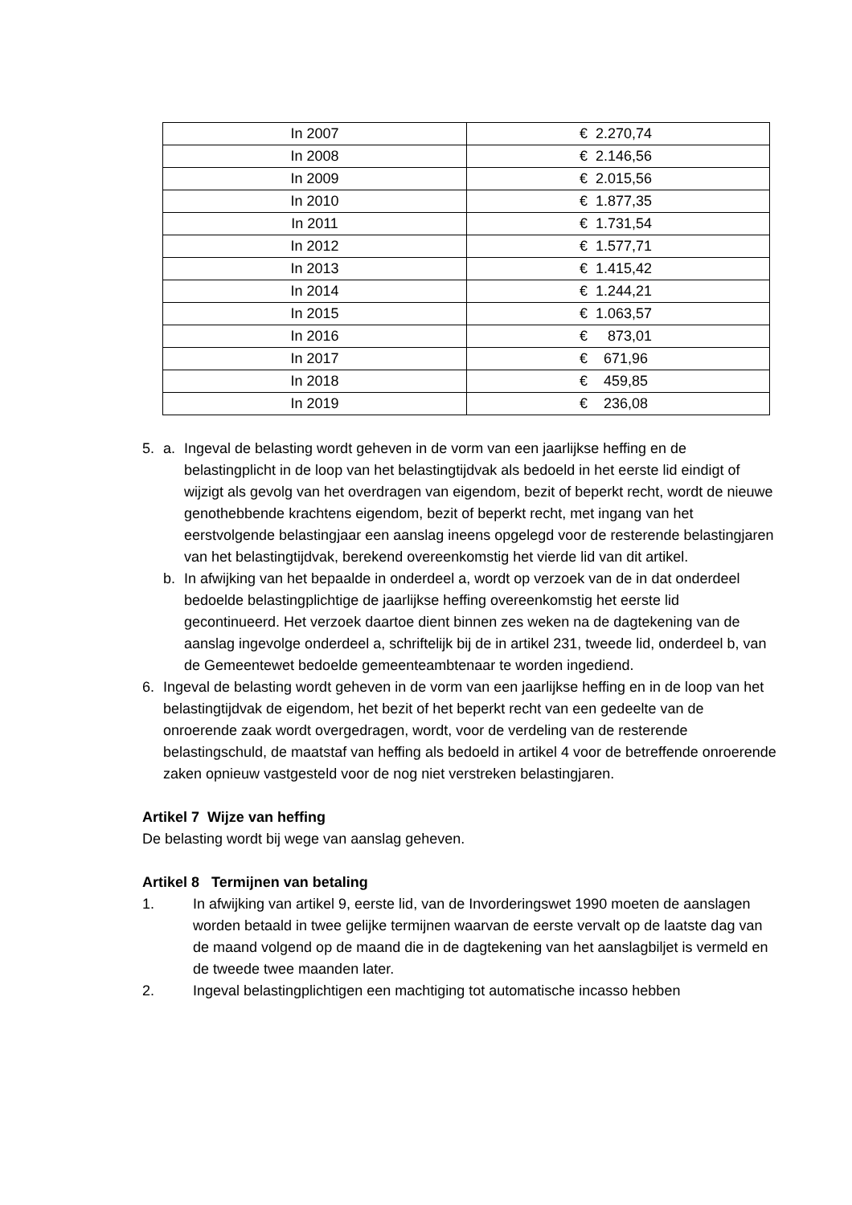| In 2007 | € 2.270,74 |
| In 2008 | € 2.146,56 |
| In 2009 | € 2.015,56 |
| In 2010 | € 1.877,35 |
| In 2011 | € 1.731,54 |
| In 2012 | € 1.577,71 |
| In 2013 | € 1.415,42 |
| In 2014 | € 1.244,21 |
| In 2015 | € 1.063,57 |
| In 2016 | € 873,01 |
| In 2017 | € 671,96 |
| In 2018 | € 459,85 |
| In 2019 | € 236,08 |
5. a. Ingeval de belasting wordt geheven in de vorm van een jaarlijkse heffing en de belastingplicht in de loop van het belastingtijdvak als bedoeld in het eerste lid eindigt of wijzigt als gevolg van het overdragen van eigendom, bezit of beperkt recht, wordt de nieuwe genothebbende krachtens eigendom, bezit of beperkt recht, met ingang van het eerstvolgende belastingjaar een aanslag ineens opgelegd voor de resterende belastingjaren van het belastingtijdvak, berekend overeenkomstig het vierde lid van dit artikel.
b. In afwijking van het bepaalde in onderdeel a, wordt op verzoek van de in dat onderdeel bedoelde belastingplichtige de jaarlijkse heffing overeenkomstig het eerste lid gecontinueerd. Het verzoek daartoe dient binnen zes weken na de dagtekening van de aanslag ingevolge onderdeel a, schriftelijk bij de in artikel 231, tweede lid, onderdeel b, van de Gemeentewet bedoelde gemeenteambtenaar te worden ingediend.
6. Ingeval de belasting wordt geheven in de vorm van een jaarlijkse heffing en in de loop van het belastingtijdvak de eigendom, het bezit of het beperkt recht van een gedeelte van de onroerende zaak wordt overgedragen, wordt, voor de verdeling van de resterende belastingschuld, de maatstaf van heffing als bedoeld in artikel 4 voor de betreffende onroerende zaken opnieuw vastgesteld voor de nog niet verstreken belastingjaren.
Artikel 7 Wijze van heffing
De belasting wordt bij wege van aanslag geheven.
Artikel 8 Termijnen van betaling
1. In afwijking van artikel 9, eerste lid, van de Invorderingswet 1990 moeten de aanslagen worden betaald in twee gelijke termijnen waarvan de eerste vervalt op de laatste dag van de maand volgend op de maand die in de dagtekening van het aanslagbiljet is vermeld en de tweede twee maanden later.
2. Ingeval belastingplichtigen een machtiging tot automatische incasso hebben